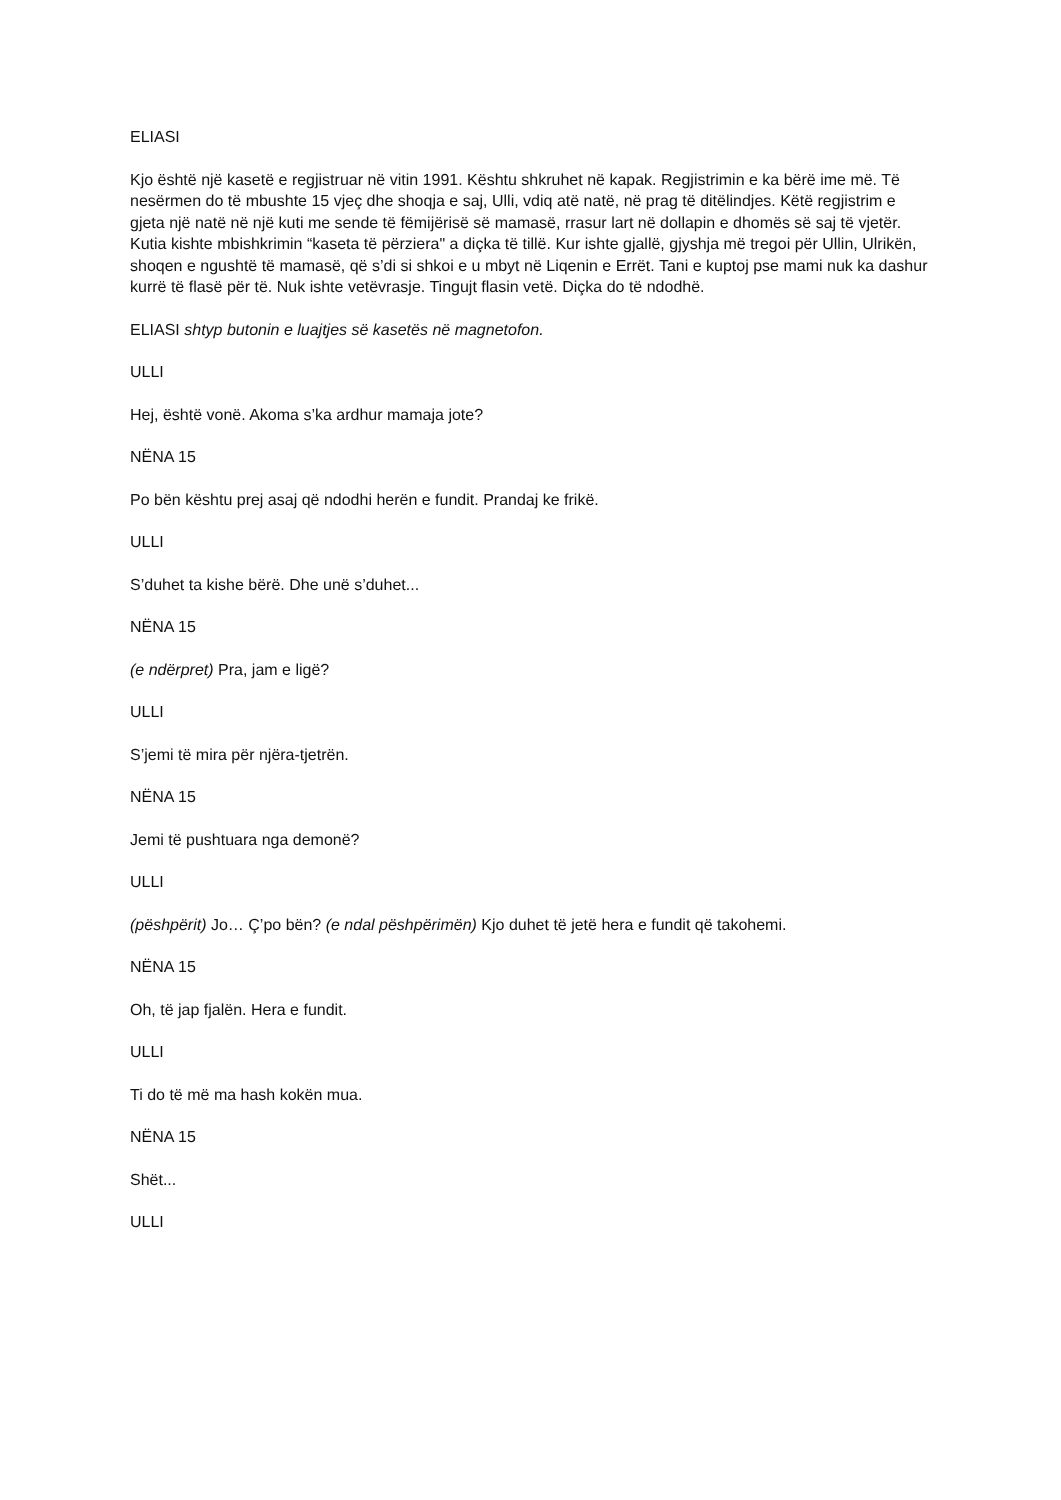ELIASI
Kjo është një kasetë e regjistruar në vitin 1991. Kështu shkruhet në kapak. Regjistrimin e ka bërë ime më. Të nesërmen do të mbushte 15 vjeç dhe shoqja e saj, Ulli, vdiq atë natë, në prag të ditëlindjes. Këtë regjistrim e gjeta një natë në një kuti me sende të fëmijërisë së mamasë, rrasur lart në dollapin e dhomës së saj të vjetër. Kutia kishte mbishkrimin “kaseta të përziera" a diçka të tillë. Kur ishte gjallë, gjyshja më tregoi për Ullin, Ulrikën, shoqen e ngushtë të mamasë, që s’di si shkoi e u mbyt në Liqenin e Errët. Tani e kuptoj pse mami nuk ka dashur kurrë të flasë për të. Nuk ishte vetëvrasje. Tingujt flasin vetë. Diçka do të ndodhë.
ELIASI shtyp butonin e luajtjes së kasetës në magnetofon.
ULLI
Hej, është vonë. Akoma s’ka ardhur mamaja jote?
NËNA 15
Po bën kështu prej asaj që ndodhi herën e fundit. Prandaj ke frikë.
ULLI
S’duhet ta kishe bërë. Dhe unë s’duhet...
NËNA 15
(e ndërpret) Pra, jam e ligë?
ULLI
S’jemi të mira për njëra-tjetrën.
NËNA 15
Jemi të pushtuara nga demonë?
ULLI
(pëshpërit) Jo… Ç’po bën? (e ndal pëshpërimën) Kjo duhet të jetë hera e fundit që takohemi.
NËNA 15
Oh, të jap fjalën. Hera e fundit.
ULLI
Ti do të më ma hash kokën mua.
NËNA 15
Shët...
ULLI